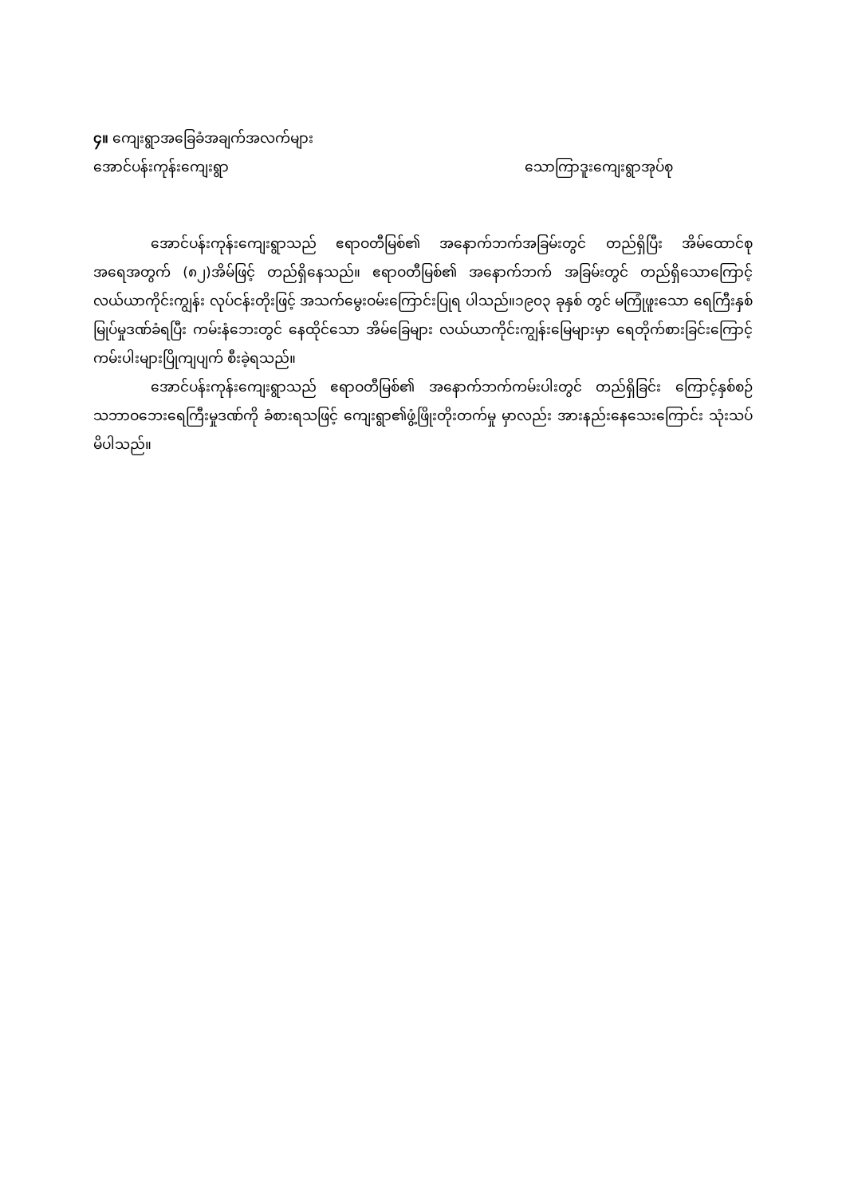၄။ ကျေးရွာအခြေခံအချက်အလက်များ
အောင်ပန်းကုန်းကျေးရွာ သောကြာဒူးကျေးရွာအုပ်စု
အောင်ပန်းကုန်းကျေးရွာသည် ဧရာဝတီမြစ်၏ အနောက်ဘက်အခြမ်းတွင် တည်ရှိပြီး အိမ်ထောင်စု အရေအတွက် (၈၂)အိမ်ဖြင့် တည်ရှိနေသည်။ ဧရာဝတီမြစ်၏ အနောက်ဘက် အခြမ်းတွင် တည်ရှိသောကြောင့် လယ်ယာကိုင်းကျွန်း လုပ်ငန်းတိုးဖြင့် အသက်မွေးဝမ်းကြောင်းပြုရ ပါသည်။၁၉၀၃ ခုနှစ် တွင် မကြုံဖူးသော ရေကြီးနှစ်မြုပ်မှုဒဏ်ခံရပြီး ကမ်းနံဘေးတွင် နေထိုင်သော အိမ်ခြေများ လယ်ယာကိုင်းကျွန်းမြေများမှာ ရေတိုက်စားခြင်းကြောင့်ကမ်းပါးများပြိုကျပျက် စီးခဲ့ရသည်။
အောင်ပန်းကုန်းကျေးရွာသည် ဧရာဝတီမြစ်၏ အနောက်ဘက်ကမ်းပါးတွင် တည်ရှိခြင်း ကြောင့်နှစ်စဉ် သဘာဝဘေးရေကြီးမှုဒဏ်ကို ခံစားရသဖြင့် ကျေးရွာ၏ဖွံ့ဖြိုးတိုးတက်မှု မှာလည်း အားနည်းနေသေးကြောင်း သုံးသပ်မိပါသည်။